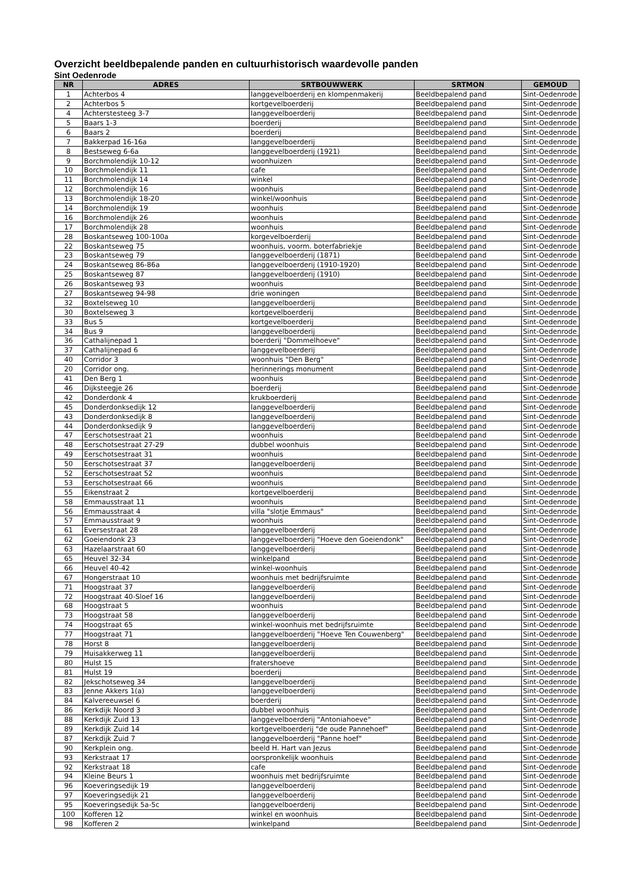Overzicht beeldbepalende panden en cultuurhistorisch waardevolle panden
Sint Oedenrode
| NR | ADRES | SRTBOUWWERK | SRTMON | GEMOUD |
| --- | --- | --- | --- | --- |
| 1 | Achterbos 4 | langgevelboerderij en klompenmakerij | Beeldbepalend pand | Sint-Oedenrode |
| 2 | Achterbos 5 | kortgevelboerderij | Beeldbepalend pand | Sint-Oedenrode |
| 4 | Achterstesteeg 3-7 | langgevelboerderij | Beeldbepalend pand | Sint-Oedenrode |
| 5 | Baars 1-3 | boerderij | Beeldbepalend pand | Sint-Oedenrode |
| 6 | Baars 2 | boerderij | Beeldbepalend pand | Sint-Oedenrode |
| 7 | Bakkerpad 16-16a | langgevelboerderij | Beeldbepalend pand | Sint-Oedenrode |
| 8 | Bestseweg 6-6a | langgevelboerderij (1921) | Beeldbepalend pand | Sint-Oedenrode |
| 9 | Borchmolendijk 10-12 | woonhuizen | Beeldbepalend pand | Sint-Oedenrode |
| 10 | Borchmolendijk 11 | cafe | Beeldbepalend pand | Sint-Oedenrode |
| 11 | Borchmolendijk 14 | winkel | Beeldbepalend pand | Sint-Oedenrode |
| 12 | Borchmolendijk 16 | woonhuis | Beeldbepalend pand | Sint-Oedenrode |
| 13 | Borchmolendijk 18-20 | winkel/woonhuis | Beeldbepalend pand | Sint-Oedenrode |
| 14 | Borchmolendijk 19 | woonhuis | Beeldbepalend pand | Sint-Oedenrode |
| 16 | Borchmolendijk 26 | woonhuis | Beeldbepalend pand | Sint-Oedenrode |
| 17 | Borchmolendijk 28 | woonhuis | Beeldbepalend pand | Sint-Oedenrode |
| 28 | Boskantseweg 100-100a | korgevelboerderij | Beeldbepalend pand | Sint-Oedenrode |
| 22 | Boskantseweg 75 | woonhuis, voorm. boterfabriekje | Beeldbepalend pand | Sint-Oedenrode |
| 23 | Boskantseweg 79 | langgevelboerderij (1871) | Beeldbepalend pand | Sint-Oedenrode |
| 24 | Boskantseweg 86-86a | langgevelboerderij (1910-1920) | Beeldbepalend pand | Sint-Oedenrode |
| 25 | Boskantseweg 87 | langgevelboerderij (1910) | Beeldbepalend pand | Sint-Oedenrode |
| 26 | Boskantseweg 93 | woonhuis | Beeldbepalend pand | Sint-Oedenrode |
| 27 | Boskantseweg 94-98 | drie woningen | Beeldbepalend pand | Sint-Oedenrode |
| 32 | Boxtelseweg 10 | langgevelboerderij | Beeldbepalend pand | Sint-Oedenrode |
| 30 | Boxtelseweg 3 | kortgevelboerderij | Beeldbepalend pand | Sint-Oedenrode |
| 33 | Bus 5 | kortgevelboerderij | Beeldbepalend pand | Sint-Oedenrode |
| 34 | Bus 9 | langgevelboerderij | Beeldbepalend pand | Sint-Oedenrode |
| 36 | Cathalijnepad 1 | boerderij "Dommelhoeve" | Beeldbepalend pand | Sint-Oedenrode |
| 37 | Cathalijnepad 6 | langgevelboerderij | Beeldbepalend pand | Sint-Oedenrode |
| 40 | Corridor 3 | woonhuis "Den Berg" | Beeldbepalend pand | Sint-Oedenrode |
| 20 | Corridor ong. | herinnerings monument | Beeldbepalend pand | Sint-Oedenrode |
| 41 | Den Berg 1 | woonhuis | Beeldbepalend pand | Sint-Oedenrode |
| 46 | Dijksteegje 26 | boerderij | Beeldbepalend pand | Sint-Oedenrode |
| 42 | Donderdonk 4 | krukboerderij | Beeldbepalend pand | Sint-Oedenrode |
| 45 | Donderdonksedijk 12 | langgevelboerderij | Beeldbepalend pand | Sint-Oedenrode |
| 43 | Donderdonksedijk 8 | langgevelboerderij | Beeldbepalend pand | Sint-Oedenrode |
| 44 | Donderdonksedijk 9 | langgevelboerderij | Beeldbepalend pand | Sint-Oedenrode |
| 47 | Eerschotsestraat 21 | woonhuis | Beeldbepalend pand | Sint-Oedenrode |
| 48 | Eerschotsestraat 27-29 | dubbel woonhuis | Beeldbepalend pand | Sint-Oedenrode |
| 49 | Eerschotsestraat 31 | woonhuis | Beeldbepalend pand | Sint-Oedenrode |
| 50 | Eerschotsestraat 37 | langgevelboerderij | Beeldbepalend pand | Sint-Oedenrode |
| 52 | Eerschotsestraat 52 | woonhuis | Beeldbepalend pand | Sint-Oedenrode |
| 53 | Eerschotsestraat 66 | woonhuis | Beeldbepalend pand | Sint-Oedenrode |
| 55 | Eikenstraat 2 | kortgevelboerderij | Beeldbepalend pand | Sint-Oedenrode |
| 58 | Emmausstraat 11 | woonhuis | Beeldbepalend pand | Sint-Oedenrode |
| 56 | Emmausstraat 4 | villa "slotje Emmaus" | Beeldbepalend pand | Sint-Oedenrode |
| 57 | Emmausstraat 9 | woonhuis | Beeldbepalend pand | Sint-Oedenrode |
| 61 | Eversestraat 28 | langgevelboerderij | Beeldbepalend pand | Sint-Oedenrode |
| 62 | Goeiendonk 23 | langgevelboerderij "Hoeve den Goeiendonk" | Beeldbepalend pand | Sint-Oedenrode |
| 63 | Hazelaarstraat 60 | langgevelboerderij | Beeldbepalend pand | Sint-Oedenrode |
| 65 | Heuvel 32-34 | winkelpand | Beeldbepalend pand | Sint-Oedenrode |
| 66 | Heuvel 40-42 | winkel-woonhuis | Beeldbepalend pand | Sint-Oedenrode |
| 67 | Hongerstraat 10 | woonhuis met bedrijfsruimte | Beeldbepalend pand | Sint-Oedenrode |
| 71 | Hoogstraat 37 | langgevelboerderij | Beeldbepalend pand | Sint-Oedenrode |
| 72 | Hoogstraat 40-Sloef 16 | langgevelboerderij | Beeldbepalend pand | Sint-Oedenrode |
| 68 | Hoogstraat 5 | woonhuis | Beeldbepalend pand | Sint-Oedenrode |
| 73 | Hoogstraat 58 | langgevelboerderij | Beeldbepalend pand | Sint-Oedenrode |
| 74 | Hoogstraat 65 | winkel-woonhuis met bedrijfsruimte | Beeldbepalend pand | Sint-Oedenrode |
| 77 | Hoogstraat 71 | langgevelboerderij "Hoeve Ten Couwenberg" | Beeldbepalend pand | Sint-Oedenrode |
| 78 | Horst 8 | langgevelboerderij | Beeldbepalend pand | Sint-Oedenrode |
| 79 | Huisakkerweg 11 | langgevelboerderij | Beeldbepalend pand | Sint-Oedenrode |
| 80 | Hulst 15 | fratershoeve | Beeldbepalend pand | Sint-Oedenrode |
| 81 | Hulst 19 | boerderij | Beeldbepalend pand | Sint-Oedenrode |
| 82 | Jekschotseweg 34 | langgevelboerderij | Beeldbepalend pand | Sint-Oedenrode |
| 83 | Jenne Akkers 1(a) | langgevelboerderij | Beeldbepalend pand | Sint-Oedenrode |
| 84 | Kalvereeuwsel 6 | boerderij | Beeldbepalend pand | Sint-Oedenrode |
| 86 | Kerkdijk Noord 3 | dubbel woonhuis | Beeldbepalend pand | Sint-Oedenrode |
| 88 | Kerkdijk Zuid 13 | langgevelboerderij "Antoniahoeve" | Beeldbepalend pand | Sint-Oedenrode |
| 89 | Kerkdijk Zuid 14 | kortgevelboerderij "de oude Pannehoef" | Beeldbepalend pand | Sint-Oedenrode |
| 87 | Kerkdijk Zuid 7 | langgevelboerderij "Panne hoef" | Beeldbepalend pand | Sint-Oedenrode |
| 90 | Kerkplein ong. | beeld H. Hart van Jezus | Beeldbepalend pand | Sint-Oedenrode |
| 93 | Kerkstraat 17 | oorspronkelijk woonhuis | Beeldbepalend pand | Sint-Oedenrode |
| 92 | Kerkstraat 18 | cafe | Beeldbepalend pand | Sint-Oedenrode |
| 94 | Kleine Beurs 1 | woonhuis met bedrijfsruimte | Beeldbepalend pand | Sint-Oedenrode |
| 96 | Koeveringsedijk 19 | langgevelboerderij | Beeldbepalend pand | Sint-Oedenrode |
| 97 | Koeveringsedijk 21 | langgevelboerderij | Beeldbepalend pand | Sint-Oedenrode |
| 95 | Koeveringsedijk 5a-5c | langgevelboerderij | Beeldbepalend pand | Sint-Oedenrode |
| 100 | Kofferen 12 | winkel en woonhuis | Beeldbepalend pand | Sint-Oedenrode |
| 98 | Kofferen 2 | winkelpand | Beeldbepalend pand | Sint-Oedenrode |